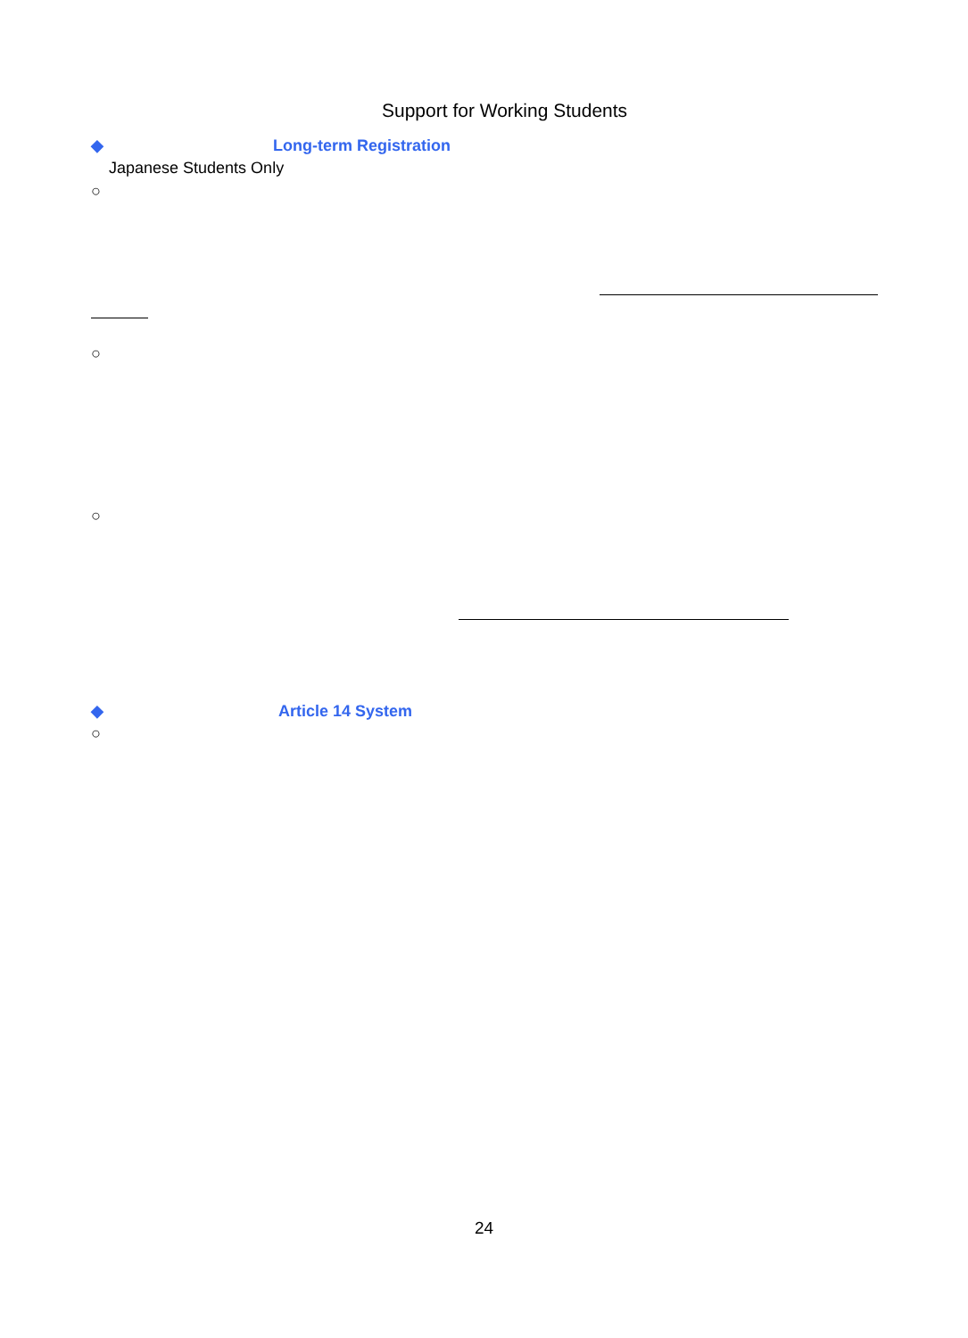Support for Working Students
◆ Long-term Registration
Japanese Students Only
○
○
○
◆ Article 14 System
○
24